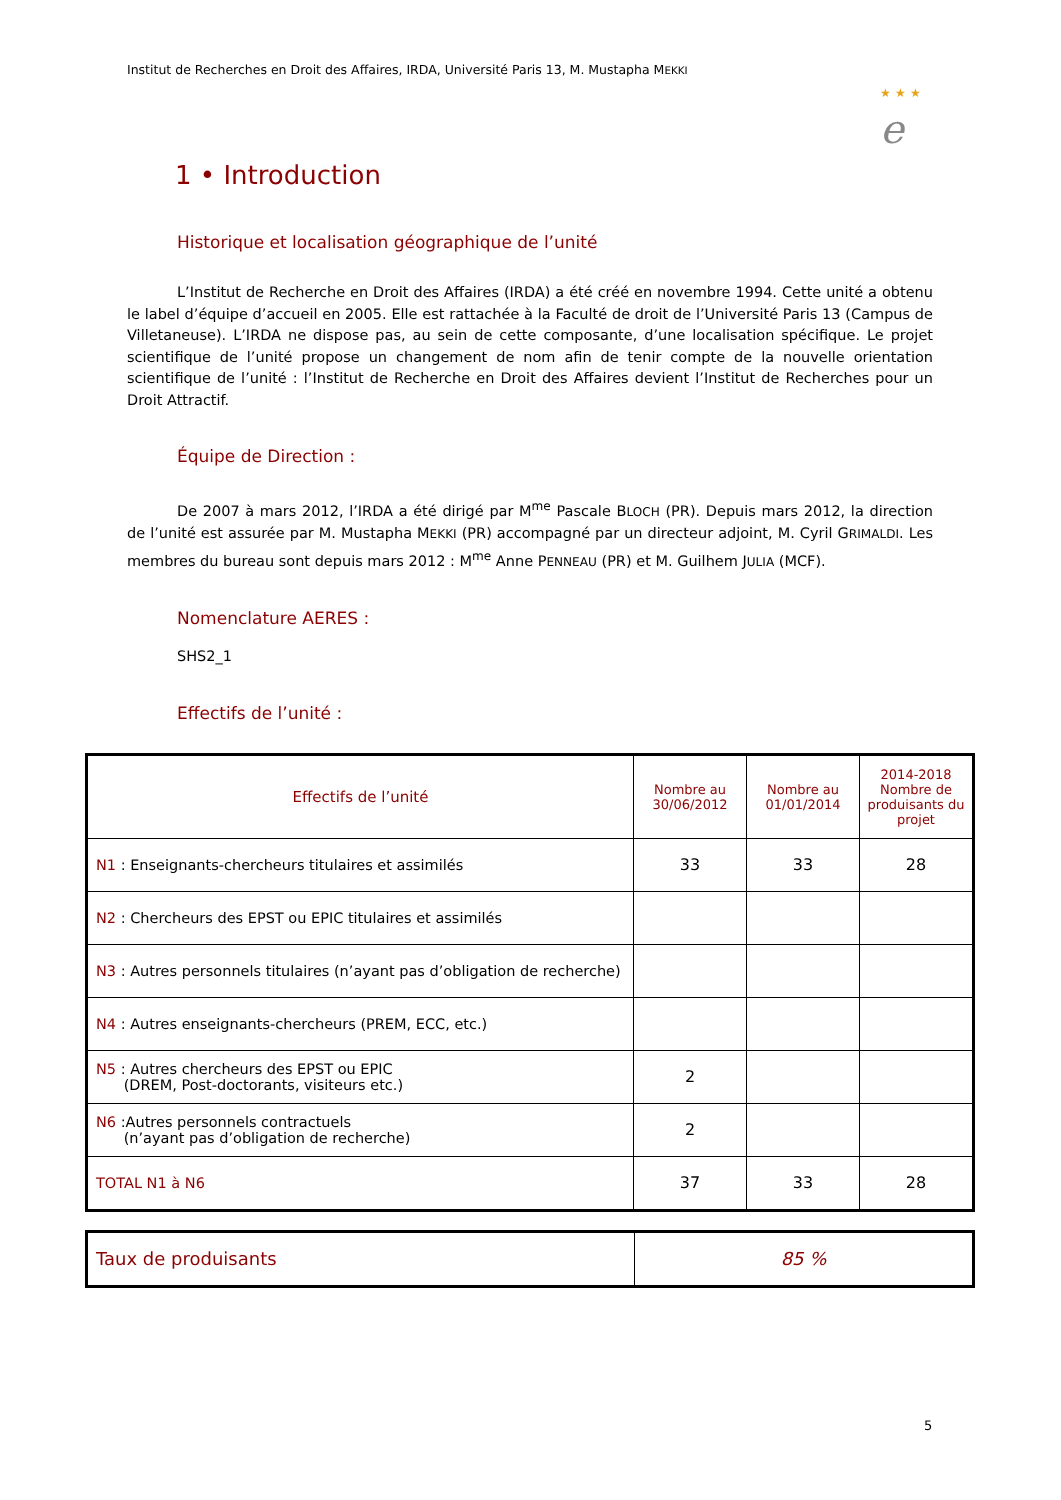Institut de Recherches en Droit des Affaires, IRDA, Université Paris 13, M. Mustapha MEKKI
★ ★ ★
e
1 • Introduction
Historique et localisation géographique de l’unité
L’Institut de Recherche en Droit des Affaires (IRDA) a été créé en novembre 1994. Cette unité a obtenu le label d’équipe d’accueil en 2005. Elle est rattachée à la Faculté de droit de l’Université Paris 13 (Campus de Villetaneuse). L’IRDA ne dispose pas, au sein de cette composante, d’une localisation spécifique. Le projet scientifique de l’unité propose un changement de nom afin de tenir compte de la nouvelle orientation scientifique de l’unité : l’Institut de Recherche en Droit des Affaires devient l’Institut de Recherches pour un Droit Attractif.
Équipe de Direction :
De 2007 à mars 2012, l’IRDA a été dirigé par M<sup>me</sup> Pascale BLOCH (PR). Depuis mars 2012, la direction de l’unité est assurée par M. Mustapha MEKKI (PR) accompagné par un directeur adjoint, M. Cyril GRIMALDI. Les membres du bureau sont depuis mars 2012 : M<sup>me</sup> Anne PENNEAU (PR) et M. Guilhem JULIA (MCF).
Nomenclature AERES :
SHS2_1
Effectifs de l’unité :
| Effectifs de l’unité | Nombre au 30/06/2012 | Nombre au 01/01/2014 | 2014-2018 Nombre de produisants du projet |
| --- | --- | --- | --- |
| N1 : Enseignants-chercheurs titulaires et assimilés | 33 | 33 | 28 |
| N2 : Chercheurs des EPST ou EPIC titulaires et assimilés | | | |
| N3 : Autres personnels titulaires (n’ayant pas d’obligation de recherche) | | | |
| N4 : Autres enseignants-chercheurs (PREM, ECC, etc.) | | | |
| N5 : Autres chercheurs des EPST ou EPIC (DREM, Post-doctorants, visiteurs etc.) | 2 | | |
| N6 :Autres personnels contractuels (n’ayant pas d’obligation de recherche) | 2 | | |
| TOTAL N1 à N6 | 37 | 33 | 28 |
| Taux de produisants | 85 % |
5